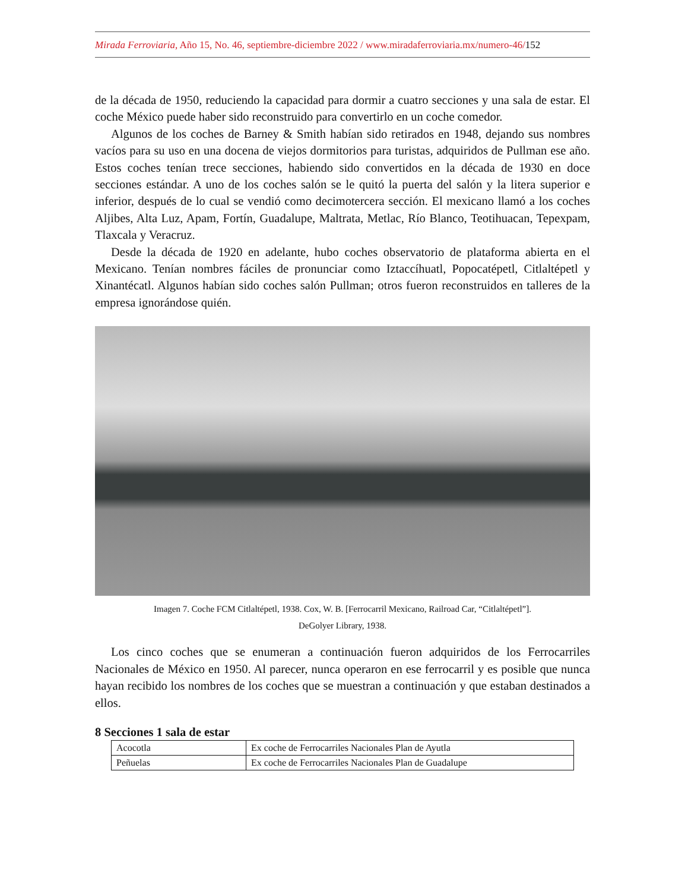Mirada Ferroviaria, Año 15, No. 46, septiembre-diciembre 2022 / www.miradaferroviaria.mx/numero-46/152
de la década de 1950, reduciendo la capacidad para dormir a cuatro secciones y una sala de estar. El coche México puede haber sido reconstruido para convertirlo en un coche comedor.
Algunos de los coches de Barney & Smith habían sido retirados en 1948, dejando sus nombres vacíos para su uso en una docena de viejos dormitorios para turistas, adquiridos de Pullman ese año. Estos coches tenían trece secciones, habiendo sido convertidos en la década de 1930 en doce secciones estándar. A uno de los coches salón se le quitó la puerta del salón y la litera superior e inferior, después de lo cual se vendió como decimotercera sección. El mexicano llamó a los coches Aljibes, Alta Luz, Apam, Fortín, Guadalupe, Maltrata, Metlac, Río Blanco, Teotihuacan, Tepexpam, Tlaxcala y Veracruz.
Desde la década de 1920 en adelante, hubo coches observatorio de plataforma abierta en el Mexicano. Tenían nombres fáciles de pronunciar como Iztaccíhuatl, Popocatépetl, Citlaltépetl y Xinantécatl. Algunos habían sido coches salón Pullman; otros fueron reconstruidos en talleres de la empresa ignorándose quién.
Imagen 7. Coche FCM Citlaltépetl, 1938. Cox, W. B. [Ferrocarril Mexicano, Railroad Car, “Citlaltépetl”].
DeGolyer Library, 1938.
Los cinco coches que se enumeran a continuación fueron adquiridos de los Ferrocarriles Nacionales de México en 1950. Al parecer, nunca operaron en ese ferrocarril y es posible que nunca hayan recibido los nombres de los coches que se muestran a continuación y que estaban destinados a ellos.
8 Secciones 1 sala de estar
| Acocotla | Ex coche de Ferrocarriles Nacionales Plan de Ayutla |
| Peñuelas | Ex coche de Ferrocarriles Nacionales Plan de Guadalupe |